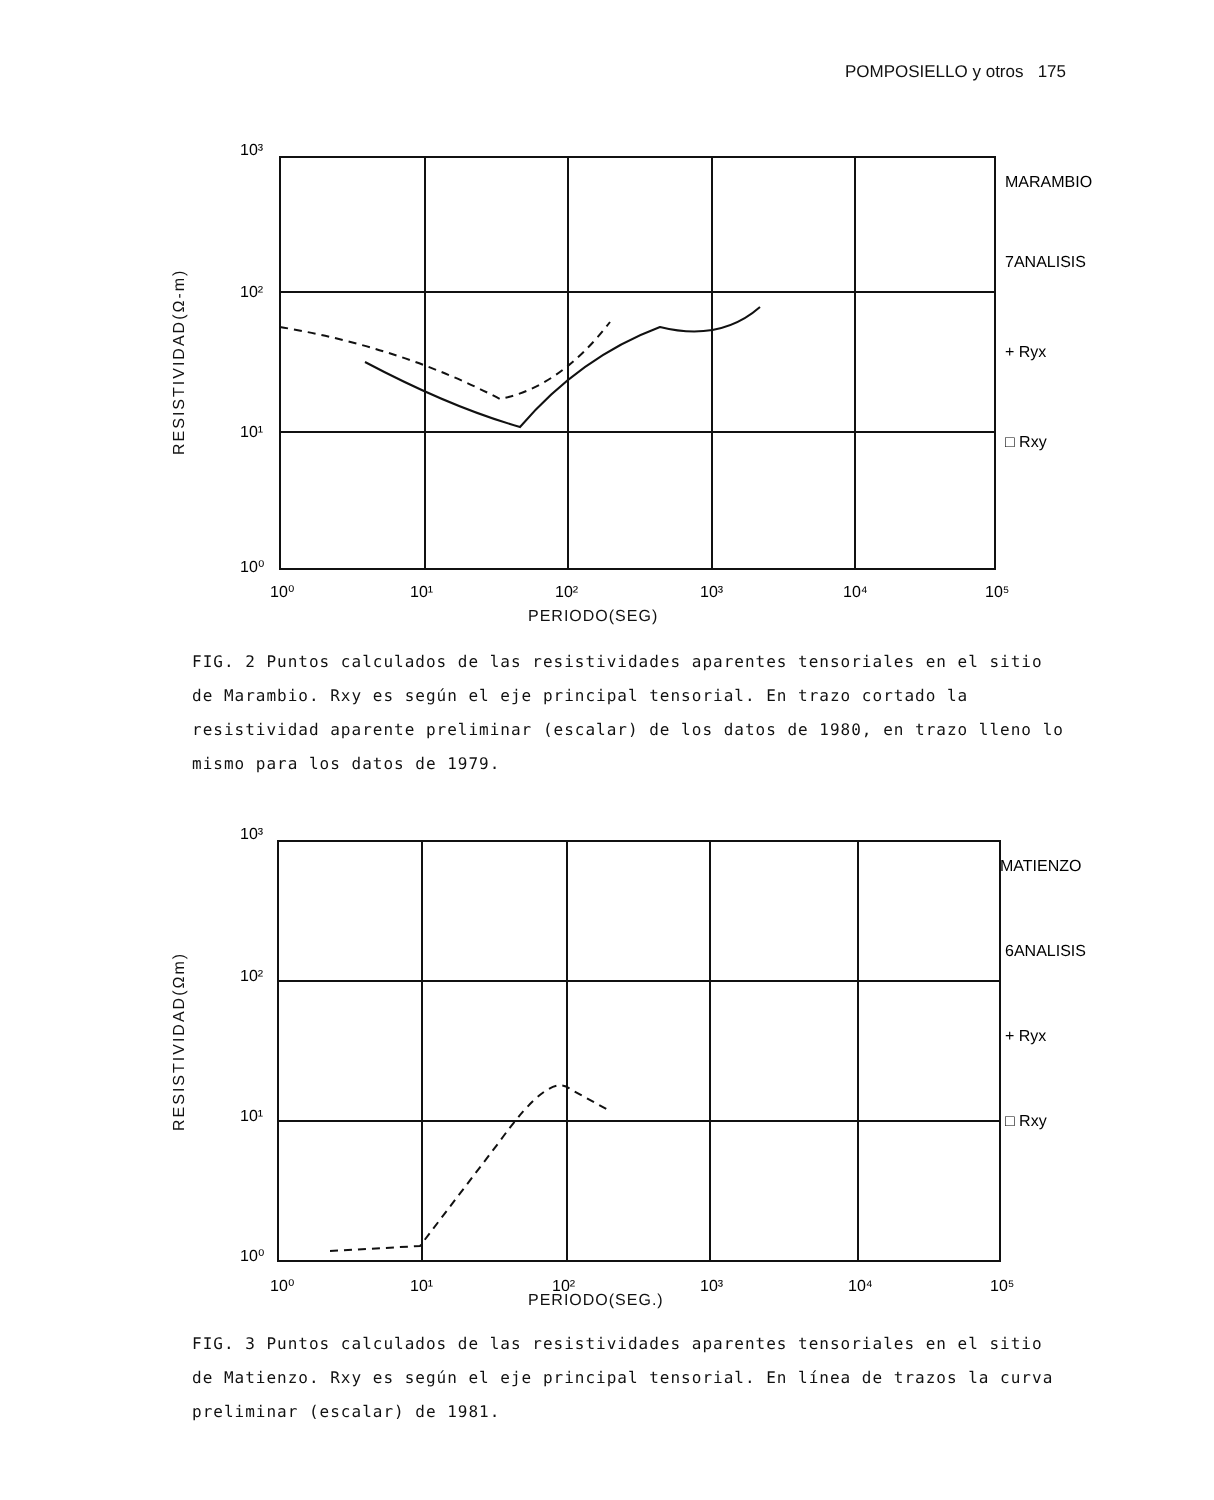POMPOSIELLO y otros 175
RESISTIVIDAD(Ω-m)
10³
10²
10¹
10⁰
MARAMBIO
7ANALISIS
+ Ryx
□ Rxy
10⁰
10¹
10²
10³
10⁴
10⁵
PERIODO(SEG)
FIG. 2 Puntos calculados de las resistividades aparentes tensoriales en el sitio de Marambio. Rxy es según el eje principal tensorial. En trazo cortado la resistividad aparente preliminar (escalar) de los datos de 1980, en trazo lleno lo mismo para los datos de 1979.
RESISTIVIDAD(Ωm)
10³
10²
10¹
10⁰
MATIENZO
6ANALISIS
+ Ryx
□ Rxy
10⁰
10¹
10²
10³
10⁴
10⁵
PERIODO(SEG.)
FIG. 3 Puntos calculados de las resistividades aparentes tensoriales en el sitio de Matienzo. Rxy es según el eje principal tensorial. En línea de trazos la curva preliminar (escalar) de 1981.